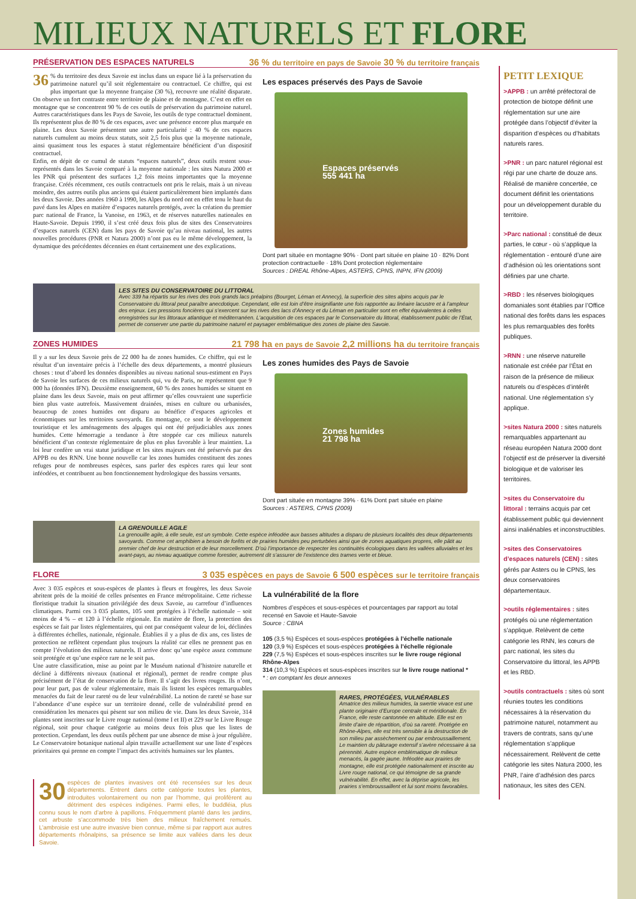MILIEUX NATURELS ET FLORE
PRÉSERVATION DES ESPACES NATURELS 36 % du territoire en pays de Savoie 30 % du territoire français
36% du territoire des deux Savoie est inclus dans un espace lié à la préservation du patrimoine naturel qu’il soit réglementaire ou contractuel. Ce chiffre, qui est plus important que la moyenne française (30 %), recouvre une réalité disparate. On observe un fort contraste entre territoire de plaine et de montagne. C’est en effet en montagne que se concentrent 90 % de ces outils de préservation du patrimoine naturel. Autres caractéristiques dans les Pays de Savoie, les outils de type contractuel dominent. Ils représentent plus de 80 % de ces espaces, avec une présence encore plus marquée en plaine. Les deux Savoie présentent une autre particularité : 40 % de ces espaces naturels cumulent au moins deux statuts, soit 2,5 fois plus que la moyenne nationale, ainsi quasiment tous les espaces à statut réglementaire bénéficient d’un dispositif contractuel.
Enfin, en dépit de ce cumul de statuts “espaces naturels”, deux outils restent sous-représentés dans les Savoie comparé à la moyenne nationale : les sites Natura 2000 et les PNR qui présentent des surfaces 1,2 fois moins importantes que la moyenne française. Créés récemment, ces outils contractuels ont pris le relais, mais à un niveau moindre, des autres outils plus anciens qui étaient particulièrement bien implantés dans les deux Savoie. Des années 1960 à 1990, les Alpes du nord ont en effet tenu le haut du pavé dans les Alpes en matière d’espaces naturels protégés, avec la création du premier parc national de France, la Vanoise, en 1963, et de réserves naturelles nationales en Haute-Savoie. Depuis 1990, il s’est créé deux fois plus de sites des Conservatoires d’espaces naturels (CEN) dans les pays de Savoie qu’au niveau national, les autres nouvelles procédures (PNR et Natura 2000) n’ont pas eu le même développement, la dynamique des précédentes décennies en étant certainement une des explications.
Les espaces préservés des Pays de Savoie
Espaces préservés
555 441 ha
Dont part située en montagne 90% · Dont part située en plaine 10 · 82% Dont protection contractuelle · 18% Dont protection réglementaire
Sources : DREAL Rhône-Alpes, ASTERS, CPNS, INPN, IFN (2009)
LES SITES DU CONSERVATOIRE DU LITTORAL
Avec 339 ha répartis sur les rives des trois grands lacs préalpins (Bourget, Léman et Annecy), la superficie des sites alpins acquis par le Conservatoire du littoral peut paraître anecdotique. Cependant, elle est loin d’être insignifiante une fois rapportée au linéaire lacustre et à l’ampleur des enjeux. Les pressions foncières qui s’exercent sur les rives des lacs d’Annecy et du Léman en particulier sont en effet équivalentes à celles enregistrées sur les littoraux atlantique et méditerranéen. L’acquisition de ces espaces par le Conservatoire du littoral, établissement public de l’État, permet de conserver une partie du patrimoine naturel et paysager emblématique des zones de plaine des Savoie.
ZONES HUMIDES 21 798 ha en pays de Savoie 2,2 millions ha du territoire français
Il y a sur les deux Savoie près de 22 000 ha de zones humides. Ce chiffre, qui est le résultat d’un inventaire précis à l’échelle des deux départements, a montré plusieurs choses : tout d’abord les données disponibles au niveau national sous-estiment en Pays de Savoie les surfaces de ces milieux naturels qui, vu de Paris, ne représentent que 9 000 ha (données IFN). Deuxième enseignement, 60 % des zones humides se situent en plaine dans les deux Savoie, mais on peut affirmer qu’elles couvraient une superficie bien plus vaste autrefois. Massivement drainées, mises en culture ou urbanisées, beaucoup de zones humides ont disparu au bénéfice d’espaces agricoles et économiques sur les territoires savoyards. En montagne, ce sont le développement touristique et les aménagements des alpages qui ont été préjudiciables aux zones humides. Cette hémorragie a tendance à être stoppée car ces milieux naturels bénéficient d’un contexte réglementaire de plus en plus favorable à leur maintien. La loi leur confère un vrai statut juridique et les sites majeurs ont été préservés par des APPB ou des RNN. Une bonne nouvelle car les zones humides constituent des zones refuges pour de nombreuses espèces, sans parler des espèces rares qui leur sont inféodées, et contribuent au bon fonctionnement hydrologique des bassins versants.
Les zones humides des Pays de Savoie
Zones humides
21 798 ha
Dont part située en montagne 39% · 61% Dont part située en plaine
Sources : ASTERS, CPNS (2009)
LA GRENOUILLE AGILE
La grenouille agile, à elle seule, est un symbole. Cette espèce inféodée aux basses altitudes a disparu de plusieurs localités des deux départements savoyards. Comme cet amphibien a besoin de forêts et de prairies humides peu perturbées ainsi que de zones aquatiques propres, elle pâtit au premier chef de leur destruction et de leur morcellement. D’où l’importance de respecter les continuités écologiques dans les vallées alluviales et les avant-pays, au niveau aquatique comme forestier, autrement dit s’assurer de l’existence des trames verte et bleue.
FLORE 3 035 espèces en pays de Savoie 6 500 espèces sur le territoire français
Avec 3 035 espèces et sous-espèces de plantes à fleurs et fougères, les deux Savoie abritent près de la moitié de celles présentes en France métropolitaine. Cette richesse floristique traduit la situation privilégiée des deux Savoie, au carrefour d’influences climatiques. Parmi ces 3 035 plantes, 105 sont protégées à l’échelle nationale – soit moins de 4 % – et 120 à l’échelle régionale. En matière de flore, la protection des espèces se fait par listes réglementaires, qui ont par conséquent valeur de loi, déclinées à différentes échelles, nationale, régionale. Établies il y a plus de dix ans, ces listes de protection ne reflètent cependant plus toujours la réalité car elles ne prennent pas en compte l’évolution des milieux naturels. Il arrive donc qu’une espèce assez commune soit protégée et qu’une espèce rare ne le soit pas.
Une autre classification, mise au point par le Muséum national d’histoire naturelle et décliné à différents niveaux (national et régional), permet de rendre compte plus précisément de l’état de conservation de la flore. Il s’agit des livres rouges. Ils n’ont, pour leur part, pas de valeur réglementaire, mais ils listent les espèces remarquables menacées du fait de leur rareté ou de leur vulnérabilité. La notion de rareté se base sur l’abondance d’une espèce sur un territoire donné, celle de vulnérabilité prend en considération les menaces qui pèsent sur son milieu de vie. Dans les deux Savoie, 314 plantes sont inscrites sur le Livre rouge national (tome I et II) et 229 sur le Livre Rouge régional, soit pour chaque catégorie au moins deux fois plus que les listes de protection. Cependant, les deux outils pêchent par une absence de mise à jour régulière. Le Conservatoire botanique national alpin travaille actuellement sur une liste d’espèces prioritaires qui prenne en compte l’impact des activités humaines sur les plantes.
30 espèces de plantes invasives ont été recensées sur les deux départements. Entrent dans cette catégorie toutes les plantes, introduites volontairement ou non par l’homme, qui prolifèrent au détriment des espèces indigènes. Parmi elles, le buddléia, plus connu sous le nom d’arbre à papillons. Fréquemment planté dans les jardins, cet arbuste s’accommode très bien des milieux fraîchement remués. L’ambroisie est une autre invasive bien connue, même si par rapport aux autres départements rhônalpins, sa présence se limite aux vallées dans les deux Savoie.
La vulnérabilité de la flore
Nombres d’espèces et sous-espèces et pourcentages par rapport au total recensé en Savoie et Haute-Savoie
Source : CBNA
105 (3,5 %) Espèces et sous-espèces protégées à l’échelle nationale
120 (3,9 %) Espèces et sous-espèces protégées à l’échelle régionale
229 (7,5 %) Espèces et sous-espèces inscrites sur le livre rouge régional Rhône-Alpes
314 (10,3 %) Espèces et sous-espèces inscrites sur le livre rouge national *
* : en comptant les deux annexes
RARES, PROTÉGÉES, VULNÉRABLES
Amatrice des milieux humides, la swertie vivace est une plante originaire d’Europe centrale et méridionale. En France, elle reste cantonnée en altitude. Elle est en limite d’aire de répartition, d’où sa rareté. Protégée en Rhône-Alpes, elle est très sensible à la destruction de son milieu par assèchement ou par embroussaillement. Le maintien du pâturage extensif s’avère nécessaire à sa pérennité. Autre espèce emblématique de milieux menacés, la gagée jaune. Inféodée aux prairies de montagne, elle est protégée nationalement et inscrite au Livre rouge national, ce qui témoigne de sa grande vulnérabilité. En effet, avec la déprise agricole, les prairies s’embroussaillent et lui sont moins favorables.
PETIT LEXIQUE
>APPB : un arrêté préfectoral de protection de biotope définit une réglementation sur une aire protégée dans l’objectif d’éviter la disparition d’espèces ou d’habitats naturels rares.
>PNR : un parc naturel régional est régi par une charte de douze ans. Réalisé de manière concertée, ce document définit les orientations pour un développement durable du territoire.
>Parc national : constitué de deux parties, le cœur - où s’applique la réglementation - entouré d’une aire d’adhésion où les orientations sont définies par une charte.
>RBD : les réserves biologiques domaniales sont établies par l’Office national des forêts dans les espaces les plus remarquables des forêts publiques.
>RNN : une réserve naturelle nationale est créée par l’État en raison de la présence de milieux naturels ou d’espèces d’intérêt national. Une réglementation s’y applique.
>sites Natura 2000 : sites naturels remarquables appartenant au réseau européen Natura 2000 dont l’objectif est de préserver la diversité biologique et de valoriser les territoires.
>sites du Conservatoire du littoral : terrains acquis par cet établissement public qui deviennent ainsi inaliénables et inconstructibles.
>sites des Conservatoires d’espaces naturels (CEN) : sites gérés par Asters ou le CPNS, les deux conservatoires départementaux.
>outils réglementaires : sites protégés où une réglementation s’applique. Relèvent de cette catégorie les RNN, les cœurs de parc national, les sites du Conservatoire du littoral, les APPB et les RBD.
>outils contractuels : sites où sont réunies toutes les conditions nécessaires à la réservation du patrimoine naturel, notamment au travers de contrats, sans qu’une réglementation s’applique nécessairement. Relèvent de cette catégorie les sites Natura 2000, les PNR, l’aire d’adhésion des parcs nationaux, les sites des CEN.